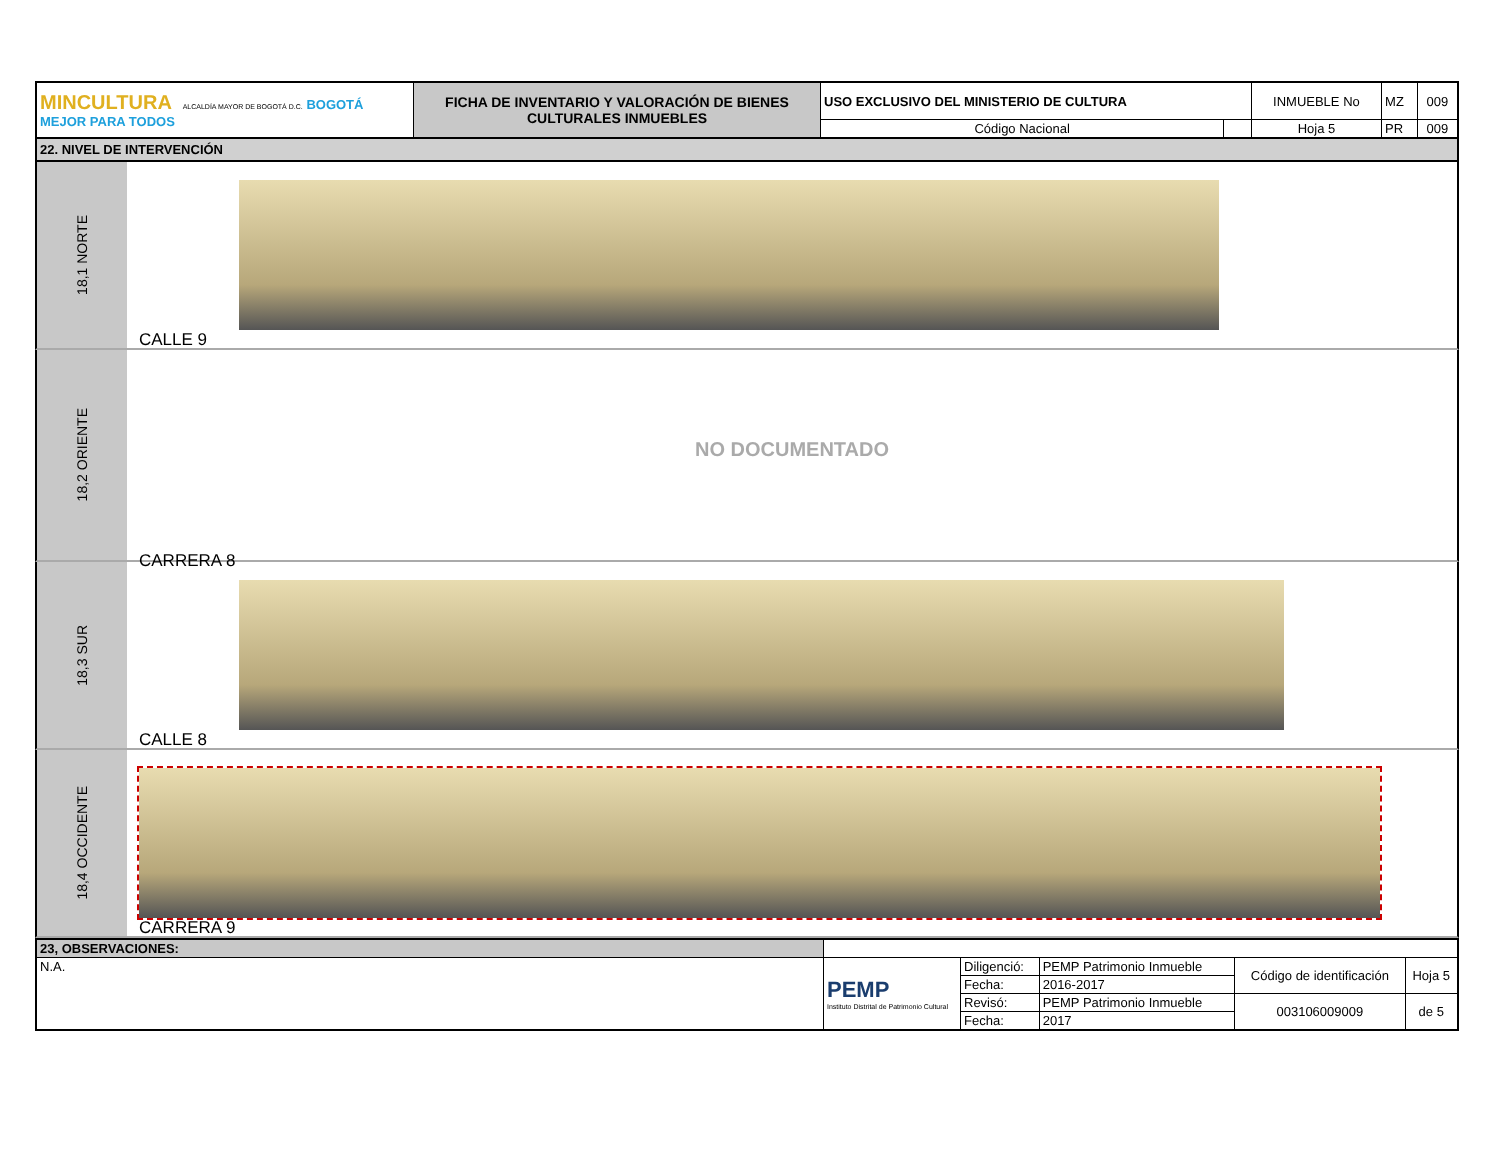| MINCULTURA ALCALDÍA MAYOR DE BOGOTÁ D.C. BOGOTÁ MEJOR PARA TODOS | FICHA DE INVENTARIO Y VALORACIÓN DE BIENES CULTURALES INMUEBLES | USO EXCLUSIVO DEL MINISTERIO DE CULTURA | | INMUEBLE No | MZ | 009 |
| | | Código Nacional | | Hoja 5 | PR | 009 |
22. NIVEL DE INTERVENCIÓN
18,1 NORTE
CALLE 9
18,2 ORIENTE
NO DOCUMENTADO
CARRERA 8
18,3 SUR
CALLE 8
18,4 OCCIDENTE
CARRERA 9
| 23, OBSERVACIONES: | | | | | |
| N.A. | PEMP Instituto Distrital de Patrimonio Cultural | Diligenció: | PEMP Patrimonio Inmueble | Código de identificación | Hoja 5 |
| | | Fecha: | 2016-2017 | | |
| | | Revisó: | PEMP Patrimonio Inmueble | 003106009009 | de 5 |
| | | Fecha: | 2017 | | |